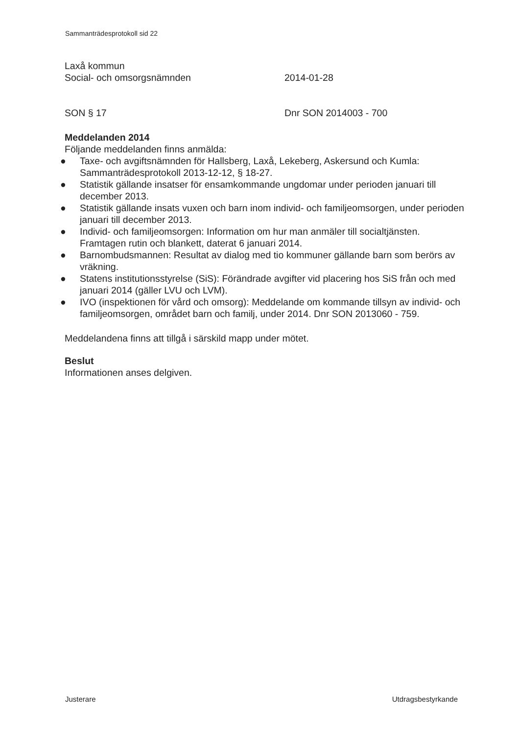Sammanträdesprotokoll sid 22
Laxå kommun
Social- och omsorgsnämnden 2014-01-28
SON § 17 Dnr SON 2014003 - 700
Meddelanden 2014
Följande meddelanden finns anmälda:
● Taxe- och avgiftsnämnden för Hallsberg, Laxå, Lekeberg, Askersund och Kumla: Sammanträdesprotokoll 2013-12-12, § 18-27.
● Statistik gällande insatser för ensamkommande ungdomar under perioden januari till december 2013.
● Statistik gällande insats vuxen och barn inom individ- och familjeomsorgen, under perioden januari till december 2013.
● Individ- och familjeomsorgen: Information om hur man anmäler till socialtjänsten. Framtagen rutin och blankett, daterat 6 januari 2014.
● Barnombudsmannen: Resultat av dialog med tio kommuner gällande barn som berörs av vräkning.
● Statens institutionsstyrelse (SiS): Förändrade avgifter vid placering hos SiS från och med januari 2014 (gäller LVU och LVM).
● IVO (inspektionen för vård och omsorg): Meddelande om kommande tillsyn av individ- och familjeomsorgen, området barn och familj, under 2014. Dnr SON 2013060 - 759.
Meddelandena finns att tillgå i särskild mapp under mötet.
Beslut
Informationen anses delgiven.
Justerare Utdragsbestyrkande